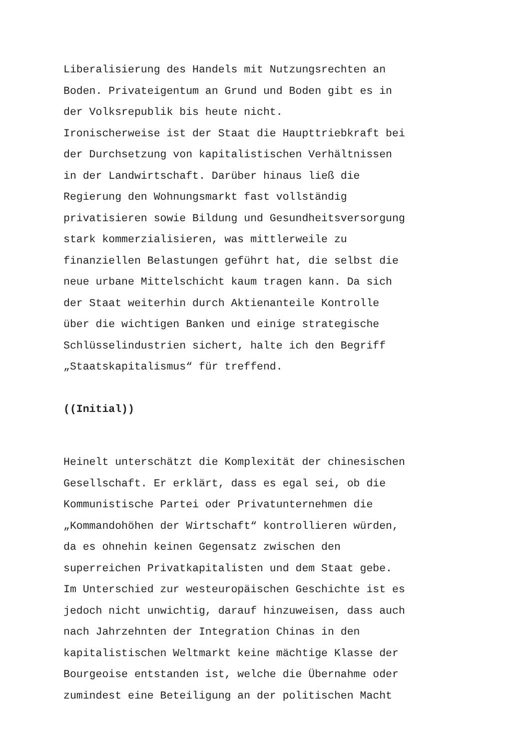Liberalisierung des Handels mit Nutzungsrechten an Boden. Privateigentum an Grund und Boden gibt es in der Volksrepublik bis heute nicht. Ironischerweise ist der Staat die Haupttriebkraft bei der Durchsetzung von kapitalistischen Verhältnissen in der Landwirtschaft. Darüber hinaus ließ die Regierung den Wohnungsmarkt fast vollständig privatisieren sowie Bildung und Gesundheitsversorgung stark kommerzialisieren, was mittlerweile zu finanziellen Belastungen geführt hat, die selbst die neue urbane Mittelschicht kaum tragen kann. Da sich der Staat weiterhin durch Aktienanteile Kontrolle über die wichtigen Banken und einige strategische Schlüsselindustrien sichert, halte ich den Begriff „Staatskapitalismus“ für treffend.
((Initial))
Heinelt unterschätzt die Komplexität der chinesischen Gesellschaft. Er erklärt, dass es egal sei, ob die Kommunistische Partei oder Privatunternehmen die „Kommandohöhen der Wirtschaft“ kontrollieren würden, da es ohnehin keinen Gegensatz zwischen den superreichen Privatkapitalisten und dem Staat gebe. Im Unterschied zur westeuropäischen Geschichte ist es jedoch nicht unwichtig, darauf hinzuweisen, dass auch nach Jahrzehnten der Integration Chinas in den kapitalistischen Weltmarkt keine mächtige Klasse der Bourgeoise entstanden ist, welche die Übernahme oder zumindest eine Beteiligung an der politischen Macht